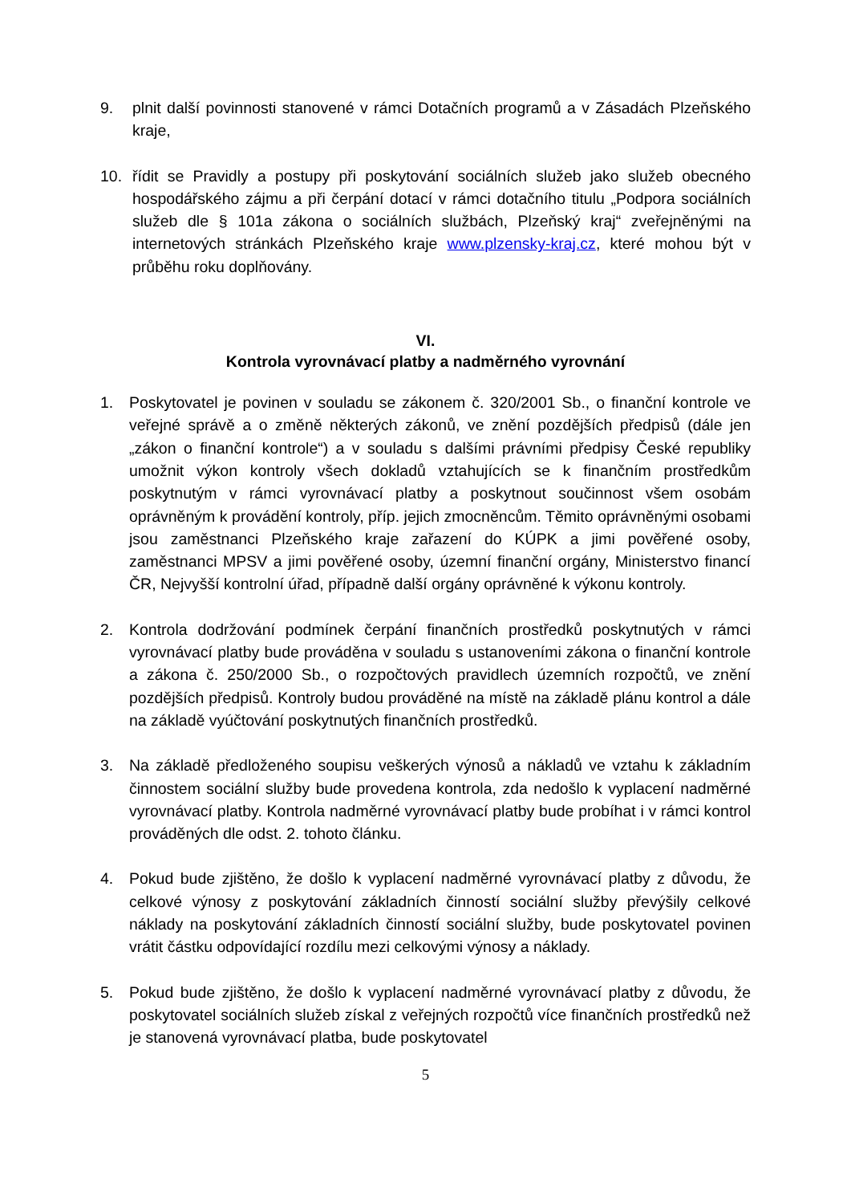9. plnit další povinnosti stanovené v rámci Dotačních programů a v Zásadách Plzeňského kraje,
10. řídit se Pravidly a postupy při poskytování sociálních služeb jako služeb obecného hospodářského zájmu a při čerpání dotací v rámci dotačního titulu „Podpora sociálních služeb dle § 101a zákona o sociálních službách, Plzeňský kraj“ zveřejněnými na internetových stránkách Plzeňského kraje www.plzensky-kraj.cz, které mohou být v průběhu roku doplňovány.
VI.
Kontrola vyrovnávací platby a nadměrného vyrovnání
1. Poskytovatel je povinen v souladu se zákonem č. 320/2001 Sb., o finanční kontrole ve veřejné správě a o změně některých zákonů, ve znění pozdějších předpisů (dále jen „zákon o finanční kontrole“) a v souladu s dalšími právními předpisy České republiky umožnit výkon kontroly všech dokladů vztahujících se k finančním prostředkům poskytnutým v rámci vyrovnávací platby a poskytnout součinnost všem osobám oprávněným k provádění kontroly, příp. jejich zmocněncům. Těmito oprávněnými osobami jsou zaměstnanci Plzeňského kraje zařazení do KÚPK a jimi pověřené osoby, zaměstnanci MPSV a jimi pověřené osoby, územní finanční orgány, Ministerstvo financí ČR, Nejvyšší kontrolní úřad, případně další orgány oprávněné k výkonu kontroly.
2. Kontrola dodržování podmínek čerpání finančních prostředků poskytnutých v rámci vyrovnávací platby bude prováděna v souladu s ustanoveními zákona o finanční kontrole a zákona č. 250/2000 Sb., o rozpočtových pravidlech územních rozpočtů, ve znění pozdějších předpisů. Kontroly budou prováděné na místě na základě plánu kontrol a dále na základě vyúčtování poskytnutých finančních prostředků.
3. Na základě předloženého soupisu veškerých výnosů a nákladů ve vztahu k základním činnostem sociální služby bude provedena kontrola, zda nedošlo k vyplacení nadměrné vyrovnávací platby. Kontrola nadměrné vyrovnávací platby bude probíhat i v rámci kontrol prováděných dle odst. 2. tohoto článku.
4. Pokud bude zjištěno, že došlo k vyplacení nadměrné vyrovnávací platby z důvodu, že celkové výnosy z poskytování základních činností sociální služby převýšily celkové náklady na poskytování základních činností sociální služby, bude poskytovatel povinen vrátit částku odpovídající rozdílu mezi celkovými výnosy a náklady.
5. Pokud bude zjištěno, že došlo k vyplacení nadměrné vyrovnávací platby z důvodu, že poskytovatel sociálních služeb získal z veřejných rozpočtů více finančních prostředků než je stanovená vyrovnávací platba, bude poskytovatel
5